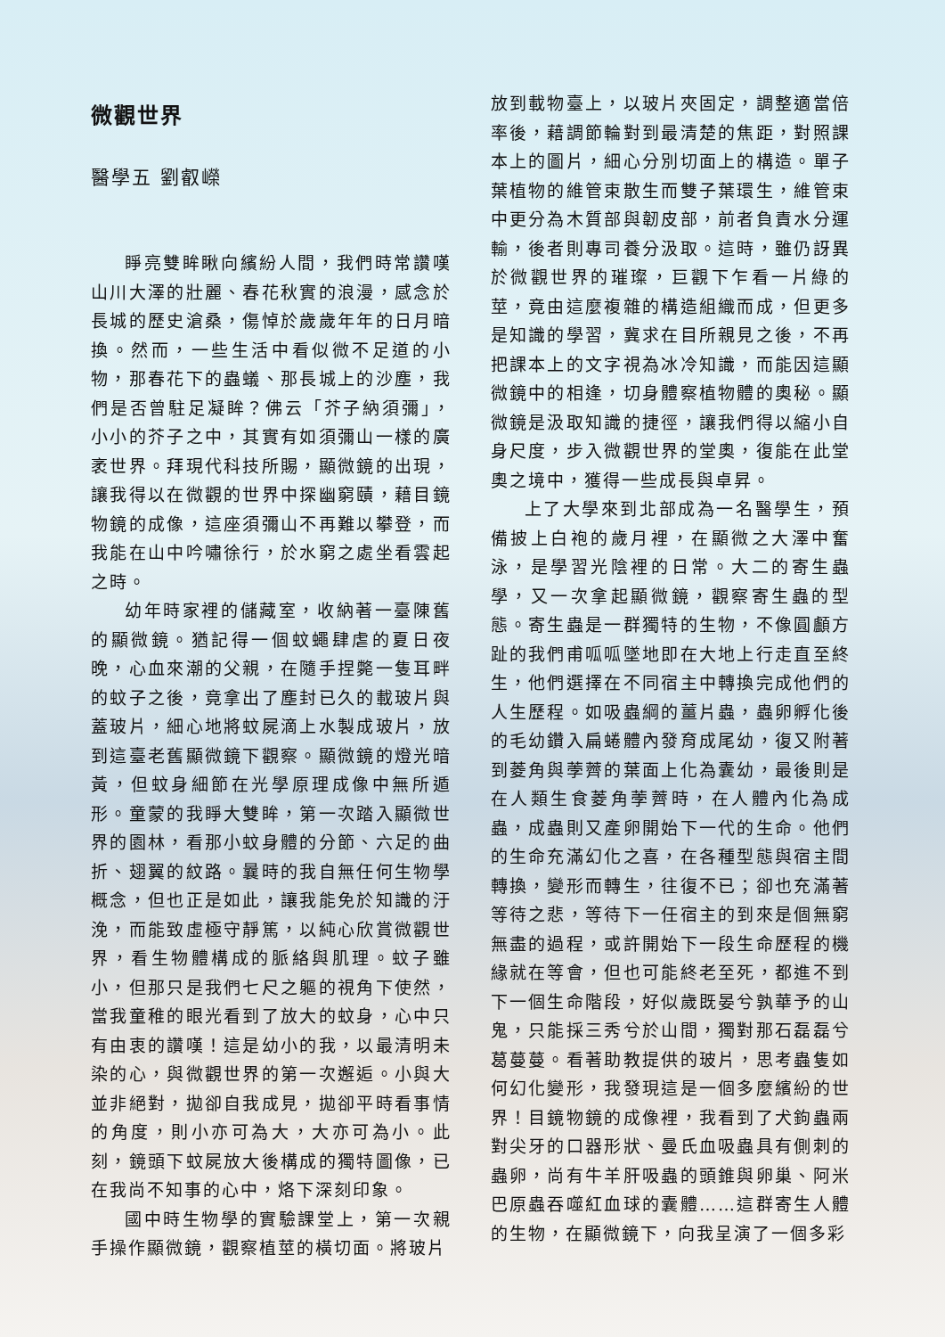微觀世界
醫學五 劉叡嶸
睜亮雙眸瞅向繽紛人間，我們時常讚嘆山川大澤的壯麗、春花秋實的浪漫，感念於長城的歷史滄桑，傷悼於歲歲年年的日月暗換。然而，一些生活中看似微不足道的小物，那春花下的蟲蟻、那長城上的沙塵，我們是否曾駐足凝眸？佛云「芥子納須彌」，小小的芥子之中，其實有如須彌山一樣的廣袤世界。拜現代科技所賜，顯微鏡的出現，讓我得以在微觀的世界中探幽窮賾，藉目鏡物鏡的成像，這座須彌山不再難以攀登，而我能在山中吟嘯徐行，於水窮之處坐看雲起之時。
幼年時家裡的儲藏室，收納著一臺陳舊的顯微鏡。猶記得一個蚊蠅肆虐的夏日夜晚，心血來潮的父親，在隨手捏斃一隻耳畔的蚊子之後，竟拿出了塵封已久的載玻片與蓋玻片，細心地將蚊屍滴上水製成玻片，放到這臺老舊顯微鏡下觀察。顯微鏡的燈光暗黃，但蚊身細節在光學原理成像中無所遁形。童蒙的我睜大雙眸，第一次踏入顯微世界的園林，看那小蚊身體的分節、六足的曲折、翅翼的紋路。曩時的我自無任何生物學概念，但也正是如此，讓我能免於知識的汙浼，而能致虛極守靜篤，以純心欣賞微觀世界，看生物體構成的脈絡與肌理。蚊子雖小，但那只是我們七尺之軀的視角下使然，當我童稚的眼光看到了放大的蚊身，心中只有由衷的讚嘆！這是幼小的我，以最清明未染的心，與微觀世界的第一次邂逅。小與大並非絕對，拋卻自我成見，拋卻平時看事情的角度，則小亦可為大，大亦可為小。此刻，鏡頭下蚊屍放大後構成的獨特圖像，已在我尚不知事的心中，烙下深刻印象。
國中時生物學的實驗課堂上，第一次親手操作顯微鏡，觀察植莖的橫切面。將玻片
放到載物臺上，以玻片夾固定，調整適當倍率後，藉調節輪對到最清楚的焦距，對照課本上的圖片，細心分別切面上的構造。單子葉植物的維管束散生而雙子葉環生，維管束中更分為木質部與韌皮部，前者負責水分運輸，後者則專司養分汲取。這時，雖仍訝異於微觀世界的璀璨，巨觀下乍看一片綠的莖，竟由這麼複雜的構造組織而成，但更多是知識的學習，冀求在目所親見之後，不再把課本上的文字視為冰冷知識，而能因這顯微鏡中的相逢，切身體察植物體的奧秘。顯微鏡是汲取知識的捷徑，讓我們得以縮小自身尺度，步入微觀世界的堂奧，復能在此堂奧之境中，獲得一些成長與卓昇。
上了大學來到北部成為一名醫學生，預備披上白袍的歲月裡，在顯微之大澤中奮泳，是學習光陰裡的日常。大二的寄生蟲學，又一次拿起顯微鏡，觀察寄生蟲的型態。寄生蟲是一群獨特的生物，不像圓顱方趾的我們甫呱呱墜地即在大地上行走直至終生，他們選擇在不同宿主中轉換完成他們的人生歷程。如吸蟲綱的薑片蟲，蟲卵孵化後的毛幼鑽入扁蜷體內發育成尾幼，復又附著到菱角與荸薺的葉面上化為囊幼，最後則是在人類生食菱角荸薺時，在人體內化為成蟲，成蟲則又產卵開始下一代的生命。他們的生命充滿幻化之喜，在各種型態與宿主間轉換，變形而轉生，往復不已；卻也充滿著等待之悲，等待下一任宿主的到來是個無窮無盡的過程，或許開始下一段生命歷程的機緣就在等會，但也可能終老至死，都進不到下一個生命階段，好似歲既晏兮孰華予的山鬼，只能採三秀兮於山間，獨對那石磊磊兮葛蔓蔓。看著助教提供的玻片，思考蟲隻如何幻化變形，我發現這是一個多麼繽紛的世界！目鏡物鏡的成像裡，我看到了犬鉤蟲兩對尖牙的口器形狀、曼氏血吸蟲具有側刺的蟲卵，尚有牛羊肝吸蟲的頭錐與卵巢、阿米巴原蟲吞噬紅血球的囊體……這群寄生人體的生物，在顯微鏡下，向我呈演了一個多彩